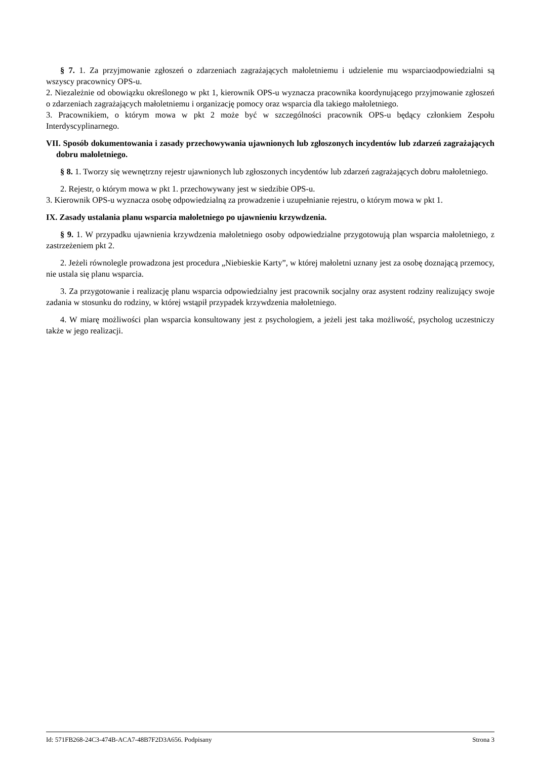§ 7. 1. Za przyjmowanie zgłoszeń o zdarzeniach zagrażających małoletniemu i udzielenie mu wsparciaodpowiedzialni są wszyscy pracownicy OPS-u.
2. Niezależnie od obowiązku określonego w pkt 1, kierownik OPS-u wyznacza pracownika koordynującego przyjmowanie zgłoszeń o zdarzeniach zagrażających małoletniemu i organizację pomocy oraz wsparcia dla takiego małoletniego.
3. Pracownikiem, o którym mowa w pkt 2 może być w szczególności pracownik OPS-u będący członkiem Zespołu Interdyscyplinarnego.
VII. Sposób dokumentowania i zasady przechowywania ujawnionych lub zgłoszonych incydentów lub zdarzeń zagrażających dobru małoletniego.
§ 8. 1. Tworzy się wewnętrzny rejestr ujawnionych lub zgłoszonych incydentów lub zdarzeń zagrażających dobru małoletniego.
2. Rejestr, o którym mowa w pkt 1. przechowywany jest w siedzibie OPS-u.
3. Kierownik OPS-u wyznacza osobę odpowiedzialną za prowadzenie i uzupełnianie rejestru, o którym mowa w pkt 1.
IX. Zasady ustalania planu wsparcia małoletniego po ujawnieniu krzywdzenia.
§ 9. 1. W przypadku ujawnienia krzywdzenia małoletniego osoby odpowiedzialne przygotowują plan wsparcia małoletniego, z zastrzeżeniem pkt 2.
2. Jeżeli równolegle prowadzona jest procedura „Niebieskie Karty”, w której małoletni uznany jest za osobę doznającą przemocy, nie ustala się planu wsparcia.
3. Za przygotowanie i realizację planu wsparcia odpowiedzialny jest pracownik socjalny oraz asystent rodziny realizujący swoje zadania w stosunku do rodziny, w której wstąpił przypadek krzywdzenia małoletniego.
4. W miarę możliwości plan wsparcia konsultowany jest z psychologiem, a jeżeli jest taka możliwość, psycholog uczestniczy także w jego realizacji.
Id: 571FB268-24C3-474B-ACA7-48B7F2D3A656. Podpisany Strona 3